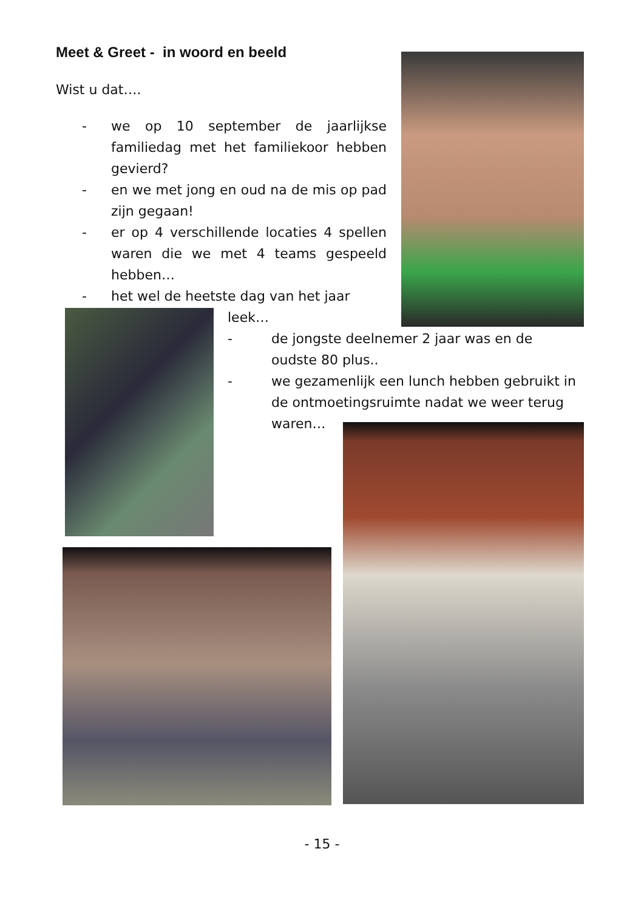Meet & Greet - in woord en beeld
Wist u dat….
- we op 10 september de jaarlijkse familiedag met het familiekoor hebben gevierd?
- en we met jong en oud na de mis op pad zijn gegaan!
- er op 4 verschillende locaties 4 spellen waren die we met 4 teams gespeeld hebben…
- het wel de heetste dag van het jaar
leek…
- de jongste deelnemer 2 jaar was en de
oudste 80 plus..
- we gezamenlijk een lunch hebben gebruikt in
de ontmoetingsruimte nadat we weer terug
waren…
- 15 -